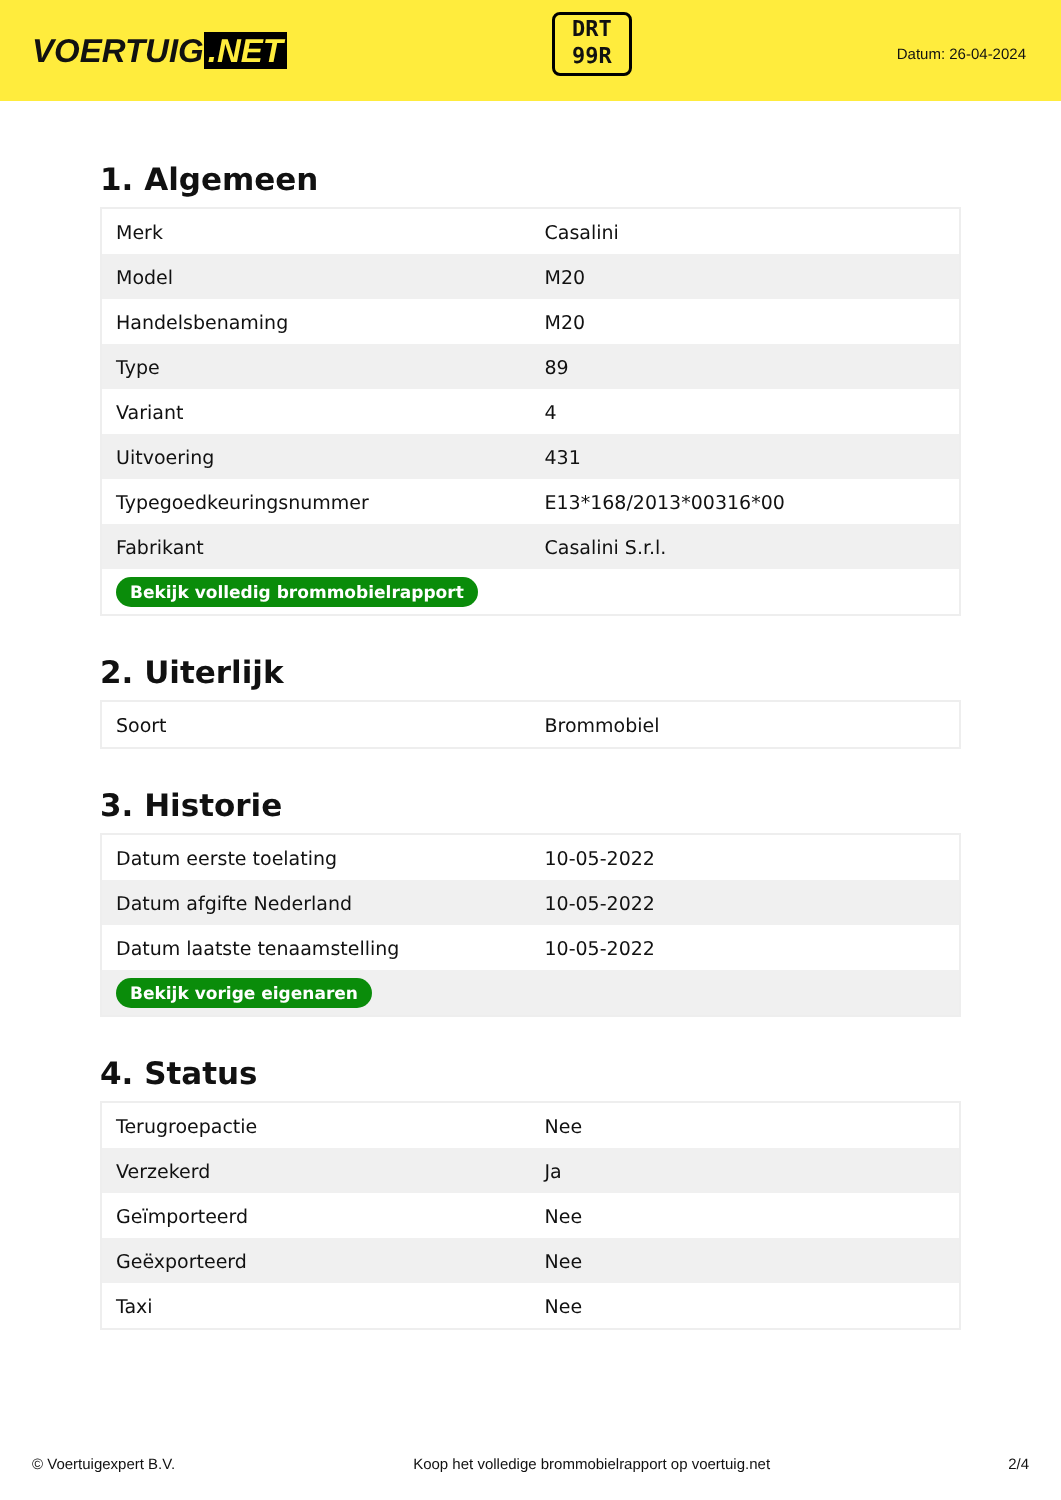VOERTUIG.NET
DRT
99R
Datum: 26-04-2024
1. Algemeen
| Merk | Casalini |
| Model | M20 |
| Handelsbenaming | M20 |
| Type | 89 |
| Variant | 4 |
| Uitvoering | 431 |
| Typegoedkeuringsnummer | E13*168/2013*00316*00 |
| Fabrikant | Casalini S.r.l. |
| Bekijk volledig brommobielrapport | |
2. Uiterlijk
| Soort | Brommobiel |
3. Historie
| Datum eerste toelating | 10-05-2022 |
| Datum afgifte Nederland | 10-05-2022 |
| Datum laatste tenaamstelling | 10-05-2022 |
| Bekijk vorige eigenaren | |
4. Status
| Terugroepactie | Nee |
| Verzekerd | Ja |
| Geïmporteerd | Nee |
| Geëxporteerd | Nee |
| Taxi | Nee |
© Voertuigexpert B.V. Koop het volledige brommobielrapport op voertuig.net 2/4